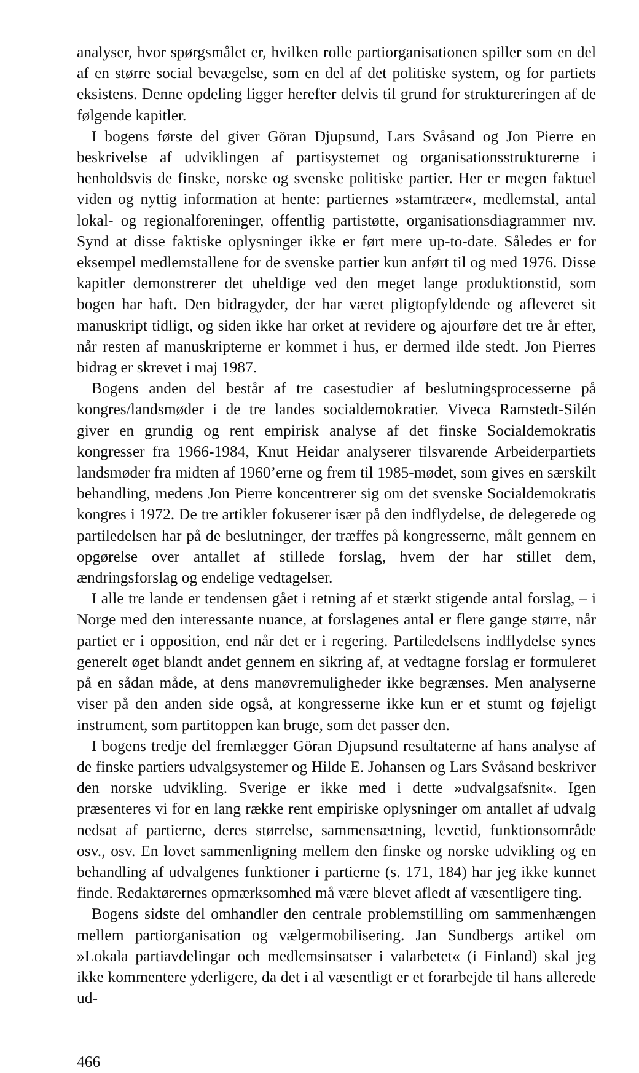analyser, hvor spørgsmålet er, hvilken rolle partiorganisationen spiller som en del af en større social bevægelse, som en del af det politiske system, og for partiets eksistens. Denne opdeling ligger herefter delvis til grund for struktureringen af de følgende kapitler.
I bogens første del giver Göran Djupsund, Lars Svåsand og Jon Pierre en beskrivelse af udviklingen af partisystemet og organisationsstrukturerne i henholdsvis de finske, norske og svenske politiske partier. Her er megen faktuel viden og nyttig information at hente: partiernes »stamtræer«, medlemstal, antal lokal- og regionalforeninger, offentlig partistøtte, organisationsdiagrammer mv. Synd at disse faktiske oplysninger ikke er ført mere up-to-date. Således er for eksempel medlemstallene for de svenske partier kun anført til og med 1976. Disse kapitler demonstrerer det uheldige ved den meget lange produktionstid, som bogen har haft. Den bidragyder, der har været pligtopfyldende og afleveret sit manuskript tidligt, og siden ikke har orket at revidere og ajourføre det tre år efter, når resten af manuskripterne er kommet i hus, er dermed ilde stedt. Jon Pierres bidrag er skrevet i maj 1987.
Bogens anden del består af tre casestudier af beslutningsprocesserne på kongres/landsmøder i de tre landes socialdemokratier. Viveca Ramstedt-Silén giver en grundig og rent empirisk analyse af det finske Socialdemokratis kongresser fra 1966-1984, Knut Heidar analyserer tilsvarende Arbeiderpartiets landsmøder fra midten af 1960’erne og frem til 1985-mødet, som gives en særskilt behandling, medens Jon Pierre koncentrerer sig om det svenske Socialdemokratis kongres i 1972. De tre artikler fokuserer især på den indflydelse, de delegerede og partiledelsen har på de beslutninger, der træffes på kongresserne, målt gennem en opgørelse over antallet af stillede forslag, hvem der har stillet dem, ændringsforslag og endelige vedtagelser.
I alle tre lande er tendensen gået i retning af et stærkt stigende antal forslag, – i Norge med den interessante nuance, at forslagenes antal er flere gange større, når partiet er i opposition, end når det er i regering. Partiledelsens indflydelse synes generelt øget blandt andet gennem en sikring af, at vedtagne forslag er formuleret på en sådan måde, at dens manøvremuligheder ikke begrænses. Men analyserne viser på den anden side også, at kongresserne ikke kun er et stumt og føjeligt instrument, som partitoppen kan bruge, som det passer den.
I bogens tredje del fremlægger Göran Djupsund resultaterne af hans analyse af de finske partiers udvalgsystemer og Hilde E. Johansen og Lars Svåsand beskriver den norske udvikling. Sverige er ikke med i dette »udvalgsafsnit«. Igen præsenteres vi for en lang række rent empiriske oplysninger om antallet af udvalg nedsat af partierne, deres størrelse, sammensætning, levetid, funktionsområde osv., osv. En lovet sammenligning mellem den finske og norske udvikling og en behandling af udvalgenes funktioner i partierne (s. 171, 184) har jeg ikke kunnet finde. Redaktørernes opmærksomhed må være blevet afledt af væsentligere ting.
Bogens sidste del omhandler den centrale problemstilling om sammenhængen mellem partiorganisation og vælgermobilisering. Jan Sundbergs artikel om »Lokala partiavdelingar och medlemsinsatser i valarbetet« (i Finland) skal jeg ikke kommentere yderligere, da det i al væsentligt er et forarbejde til hans allerede ud-
466